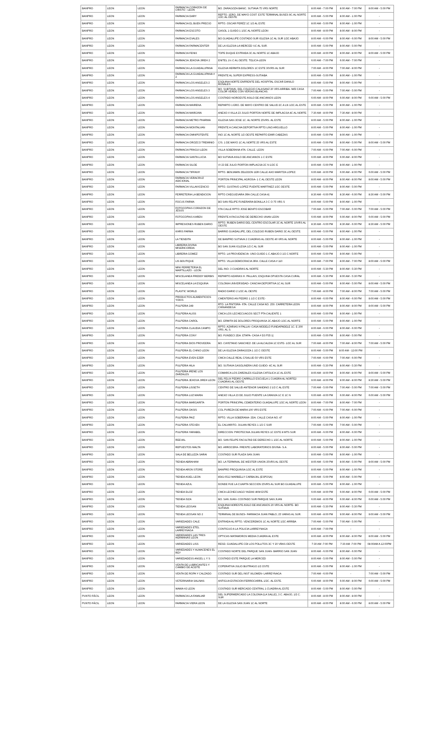| BANPRO | LEON | LEON | FARMACIA CORAZON DE CRISTO - LEON | BO. ZARAGOZA BANIC. SUTIAVA 75 VRS NORTE | 8:00 AM - 7:00 PM | 8:00 AM - 7:00 PM | 8:00 AM - 5:00 PM |
| BANPRO | LEON | LEON | FARMACIA DARY | REPTO. 1ERO. DE MAYO COST. ESTE TERMINAL BUSES 9C.AL NORTE 1/2C.AL OESTE | 8:00 AM - 5:00 PM | 8:00 AM - 1:00 PM | - |
| BANPRO | LEON | LEON | FARMACIA EL BUEN PRECIO | RPTO. OSCAR PERÉZ 1C 1/2 AL ESTE | 8:00 AM - 5:00 PM | 8:00 AM - 1:00 PM | - |
| BANPRO | LEON | LEON | FARMACIA ESCOTO | GASOL 1 GUIDO 1 1/2C AL NORTE LEON | 8:00 AM - 8:00 PM | 8:00 AM - 8:00 PM | - |
| BANPRO | LEON | LEON | FARMACIA EVALES | BO GUADALUPE COSTADO SUR IGLESIA 1C AL SUR 1/2C ABAJO | 8:00 AM - 6:00 PM | 8:00 AM - 6:00 PM | 8:00 AM - 5:00 PM |
| BANPRO | LEON | LEON | FARMACIA FARMACENTER | DE LA IGLESIA LA MERCED ½C AL SUR. | 8:00 AM - 5:00 PM | 8:00 AM - 5:00 PM | - |
| BANPRO | LEON | LEON | FARMACIA FENIX | TOPE DUQUE ESTRADA 3C AL NORTE 1C ABAJO | 8:00 AM - 8:00 PM | 8:00 AM - 8:00 PM | 8:00 AM - 5:00 PM |
| BANPRO | LEON | LEON | FARMACIA JEHOVA JIREH 2 | ENITEL 1½ C AL OESTE. TELICA-LEON | 6:00 AM - 7:00 PM | 6:00 AM - 7:00 PM | - |
| BANPRO | LEON | LEON | FARMACIA LA GUADALUPANA | IGLESIA HERMITA DOLORES 1C ESTE 30VRS AL SUR | 7:00 AM - 8:00 PM | 7:00 AM - 8:00 PM | - |
| BANPRO | LEON | LEON | FARMACIA LA GUADALUPANA # 2 | FRENTE AL SUPER EXPRESS-SUTIABA | 8:00 AM - 5:00 PM | 8:00 AM - 1:00 PM | - |
| BANPRO | LEON | LEON | FARMACIA LOS ANGELES 2 | ESQUINA NORTE ENFRENTE DEL HOSPITAL OSCAR DANILO ROSALES | 8:00 AM - 5:00 PM | 8:00 AM - 5:00 PM | - |
| BANPRO | LEON | LEON | FARMACIA LOS ANGELES 3 | BO. SUBTIAVA- DEL COLEGIO CALASANZ 20 VRS ARRIBA- M/D CASA COLOR VERDE CON VERJAS BLANCAS. | 7:00 AM - 5:00 PM | 7:00 AM - 5:00 PM | - |
| BANPRO | LEON | LEON | FARMACIA LOS ANGELES 4 | COSTADO NOROESTE ASILO DE ANCIANOS LEON | 6:00 AM - 8:00 PM | 6:00 AM - 8:00 PM | 6:00 AM - 5:00 PM |
| BANPRO | LEON | LEON | FARMACIA MAIRENA | REPARTO 1 ERO. DE MAYO CENTRO DE SALUD 2C.A LN 1/2C.AL ESTE | 8:00 AM - 5:00 PM | 8:00 AM - 1:00 PM | - |
| BANPRO | LEON | LEON | FARMACIA MARGINN | ANEXO II VILLA 23 JULIO PORTON NORTE DE IMPLAGSA 4C AL NORTE | 7:30 AM - 8:00 PM | 7:30 AM - 8:00 PM | - |
| BANPRO | LEON | LEON | FARMACIA METRO PHARMA | IGLESIA SAN JOSE 1C. AL NORTE 25VRS. AL ESTE | 8:00 AM - 5:00 PM | 8:00 AM - 1:00 PM | - |
| BANPRO | LEON | LEON | FARMACIA MONTALVAN | FRENTE A CANCHA DEPORTIVA RPTO LINO ARGUELLO | 8:00 AM - 5:00 PM | 8:00 AM - 1:00 PM | - |
| BANPRO | LEON | LEON | FARMACIA OMNIPOTENTE | INO 1C AL NORTE 1/2 OESTE REPARTO EMIR CABEZAS | 8:00 AM - 5:00 PM | 8:00 AM - 1:00 PM | - |
| BANPRO | LEON | LEON | FARMACIA OROZCO TREMINIO | C/S. 1 DE MAYO 1C AL NORTE 25 VRS AL ESTE | 8:00 AM - 5:00 PM | 8:00 AM - 5:00 PM | 8:00 AM - 5:00 PM |
| BANPRO | LEON | LEON | FARMACIA PRAGUI LEON | VILLA SOBERANA 4TA. CALLE. LEON | 7:00 AM - 6:00 PM | 7:00 AM - 6:00 PM | - |
| BANPRO | LEON | LEON | FARMACIA SANTA LUCIA | BO SUTIAVA ASILO DE ANCIANOS 1 C ESTE | 6:00 AM - 8:00 PM | 6:00 AM - 8:00 PM | - |
| BANPRO | LEON | LEON | FARMACIA SILOE | VI 23 DE JULIO PORTON IMPLAGSA 2C N 1/2C E | 8:00 AM - 5:00 PM | 8:00 AM - 1:00 PM | - |
| BANPRO | LEON | LEON | FARMACIA TIFFANY | RPTO. BENJAMIN ZELEDON 1ER CALLE AXO MARITZA LOPEZ. | 6:00 AM - 8:00 PM | 6:00 AM - 8:00 PM | 6:00 AM - 5:00 PM |
| BANPRO | LEON | LEON | FARMACIA VERACRUZ ADICIONAL | PORTON PRINCIPAL AGROSA- 1 C AL OESTE LEON | 8:00 AM - 8:00 PM | 8:00 AM - 8:00 PM | 8:00 AM - 5:00 PM |
| BANPRO | LEON | LEON | FARMACIA VILLAVICENCIO | RPTO. GUSTAVO LOPEZ PUENTE MARTINEZ 1/2C OESTE | 8:00 AM - 5:00 PM | 8:00 AM - 5:00 PM | - |
| BANPRO | LEON | LEON | FERRETERIA LA BENDICION | RPTO CHEGUEVARA 3RA CALLE CASA 4/ | 8:30 AM - 6:00 PM | 8:30 AM - 6:00 PM | 8:30 AM - 5:00 PM |
| BANPRO | LEON | LEON | FOCUS FARMA | BO SAN FELIPE FUNERARIA BONILLA 3 C O 75 VRS S | 8:00 AM - 5:00 PM | 8:00 AM - 1:00 PM | - |
| BANPRO | LEON | LEON | FOTOCOPIAS CORAZON DE JESUS | 5TA CALLE RPTO JOSE BENITO ESCOBAR | 7:00 AM - 5:00 PM | 7:00 AM - 5:00 PM | 7:00 AM - 5:00 PM |
| BANPRO | LEON | LEON | FOTOCOPIAS KAREN | FRENTE A FACULTAD DE DERECHO UNAN LEON | 6:00 AM - 8:00 PM | 6:00 AM - 8:00 PM | 6:00 AM - 5:00 PM |
| BANPRO | LEON | LEON | IMPRESIONES RUBEN DARIO | RPTO. RUBEN DARIO DEL CENTRO ESCOLAR 2C AL NORTE 10VRS AL OESTE | 8:30 AM - 6:00 PM | 8:30 AM - 6:00 PM | 8:30 AM - 5:00 PM |
| BANPRO | LEON | LEON | KHRIS FARMA | BARRIO GUADALUPE, DEL COLEGIO RUBEN DARIO 3C AL OESTE. | 8:00 AM - 5:00 PM | 8:00 AM - 1:00 PM | - |
| BANPRO | LEON | LEON | LA TIENDITA | DE BANPRO SUTIAVA 2 CUADRAS AL OESTE 40 VRS AL NORTE | 8:00 AM - 5:00 PM | 8:00 AM - 1:00 PM | - |
| BANPRO | LEON | LEON | LIBRERIA DIVINA MISERICORDIA | BO SAN JUAN IGLESIA 1/2 C AL SUR | 8:00 AM - 5:00 PM | 8:00 AM - 1:00 PM | - |
| BANPRO | LEON | LEON | LIBRERIA GOMEZ | RPTO. LA PROVIDENCIA- UNO GUIDO 1 C.ABAJO 3 1/2 C.NORTE | 8:00 AM - 5:00 PM | 8:00 AM - 5:00 PM | - |
| BANPRO | LEON | LEON | LIS BOUTIQUE | RPTO. VILLA DEMOCRACIA 3RA. CALLE CASA # 110 | 8:00 AM - 7:00 PM | 8:00 AM - 7:00 PM | 8:00 AM - 5:00 PM |
| BANPRO | LEON | LEON | MINI FERRETERIA EL MARTILLAZO - LEON | DEL INO- 3 CUADRAS AL NORTE | 8:00 AM - 5:30 PM | 8:00 AM - 5:30 PM | - |
| BANPRO | LEON | LEON | MISCELANEA FREDDY BERBIS | REPARTO AZARIAS H. PALLAIS; ESQUINA OPUESTA CASA CURAL | 8:00 AM - 5:30 PM | 8:00 AM - 5:30 PM | - |
| BANPRO | LEON | LEON | MISCELANEA LA ESQUINA | COLONIA UNIVERSIDAD- CANCHA DEPORTIVA 1C AL SUR | 8:00 AM - 5:00 PM | 8:00 AM - 5:00 PM | 8:00 AM - 5:00 PM |
| BANPRO | LEON | LEON | PLASTIC WORLD | RADIO DARIO 2 1/2C AL OESTE | 7:00 AM - 8:00 PM | 7:00 AM - 8:00 PM | 7:00 AM - 5:00 PM |
| BANPRO | LEON | LEON | PRODUCTOS ALIMENTICIOS YOKIS | CMENTERIO AN PEDRO 1 1/2 C ESTE- | 8:00 AM - 6:00 PM | 8:00 AM - 6:00 PM | 8:00 AM - 5:00 PM |
| BANPRO | LEON | LEON | PULPERIA 249 | RTO. LA PINTORA- 6TA. CALLE CASA NO. 250. CARRETERA LEON CHINANDEGA | 8:00 AM - 8:00 PM | 8:00 AM - 8:00 PM | 8:00 AM - 5:00 PM |
| BANPRO | LEON | LEON | PULPERIA ALISS | CMCA LOS LECHECUAGOS SECT PTA CALIENTE 1 | 8:00 AM - 5:00 PM | 8:00 AM - 1:00 PM | - |
| BANPRO | LEON | LEON | PULPERIA CAROL | BO. ERMITA DE DOLORES PROQUINSA 2C.ABAJO 1/2C.AL NORTE | 8:00 AM - 5:00 PM | 8:00 AM - 1:00 PM | - |
| BANPRO | LEON | LEON | PULPERIA CLAUDIA CAMPO | RPTO. AZARIAS H PALLAI- CASA MODELO FUNDAPADELE 1C. E 200 VRS. AL S. | 8:00 AM - 6:00 PM | 8:00 AM - 6:00 PM | - |
| BANPRO | LEON | LEON | PULPERIA CONY | BO. FUNDECI 2DA. ETAPA- CASA # D3 P35 1/ | 8:00 AM - 5:00 PM | 8:00 AM - 5:00 PM | - |
| BANPRO | LEON | LEON | PULPERIA DIOS PROVEERA | BO. CAYETANO SANCHEZ- DE LA ALCALDIA 1C ESTE- 1/2C AL SUR | 7:00 AM - 8:00 PM | 7:00 AM - 8:00 PM | 7:00 AM - 5:00 PM |
| BANPRO | LEON | LEON | PULPERIA EL CHINO LEON | DE LA IGLESIA ZARAGOZA 1 1/2 C OESTE | 8:00 AM - 5:00 PM | 8:00 AM - 12:00 PM | - |
| BANPRO | LEON | LEON | PULPERIA EVEN EZER | CMCA CALLE REAL C/SALUD 50 VRS ESTE | 7:00 AM - 6:00 PM | 7:00 AM - 6:00 PM | - |
| BANPRO | LEON | LEON | PULPERIA HILA | BO. SUTIAVA GASOLINERA UNO GUIDO- 4C AL SUR | 8:00 AM - 5:30 PM | 8:00 AM - 5:30 PM | - |
| BANPRO | LEON | LEON | PULPERIA IRENE LOS ZARZALES | COMARCA LOS ZARZALES IGLESIA CATOLICA 1C AL ESTE | 8:00 AM - 8:00 PM | 8:00 AM - 8:00 PM | 8:00 AM - 5:00 PM |
| BANPRO | LEON | LEON | PULPERIA JEHOVA JIREH LEON | DEL FELIX PEDRO CARRILLO ESCUELA 1 CUADRA AL NORTE2 CUADRAS AL OESTE | 9:00 AM - 8:00 PM | 9:00 AM - 8:00 PM | 8:30 AM - 5:00 PM |
| BANPRO | LEON | LEON | PULPERIA LISSETH | CENTRO DE SALUD ANTENOR SANDINO 2 1/2 C AL ESTE | 7:00 AM - 5:00 PM | 7:00 AM - 5:00 PM | 7:00 AM - 5:00 PM |
| BANPRO | LEON | LEON | PULPERIA LUZ MARIA | ANEXO VILLA 23 DE JULIO PUENTE LA GRANJA 1C E 1C N | 6:00 AM - 8:00 PM | 6:00 AM - 8:00 PM | 6:00 AM - 5:00 PM |
| BANPRO | LEON | LEON | PULPERIA MARGARITA | PORTON PRINCIPAL CEMENTERIO GUADALUPE 1/2C AL NORTE LEON | 8:00 AM - 7:00 PM | 8:00 AM - 7:00 PM | - |
| BANPRO | LEON | LEON | PULPERIA OASIS | COL PUREZA DE MARIA 100 VRS ESTE | 7:00 AM - 6:00 PM | 7:00 AM - 6:00 PM | - |
| BANPRO | LEON | LEON | PULPERIA PAIZ | RPTO. VILLA SOBERANA- 2DA. CALLE CASA NO. 47 | 8:00 AM - 5:00 PM | 8:00 AM - 1:00 PM | - |
| BANPRO | LEON | LEON | PULPERIA STEVEN | EL CALVARITO. JULIAN REYES 1 1/2 C SUR | 7:00 AM - 5:00 PM | 7:00 AM - 5:00 PM | - |
| BANPRO | LEON | LEON | PULPERIA YARABEL | DIRECCION: PIROTECNIA JULIAN REYES 1C ESTE 8 MTS SUR | 8:00 AM - 6:00 PM | 8:00 AM - 6:00 PM | - |
| BANPRO | LEON | LEON | REEVAL | BO. SAN FELIPE FACULTAD DE DERECHO 1 1/2C AL NORTE. | 8:00 AM - 5:00 PM | 8:00 AM - 1:00 PM | - |
| BANPRO | LEON | LEON | REPUESTOS MALTA | BO. ARROCERA- FRENTE LABORATORIOS DIVINA- S.A. | 8:00 AM - 5:00 PM | 8:00 AM - 5:00 PM | - |
| BANPRO | LEON | LEON | SALA DE BELLEZA SARAI | COSTADO SUR PLAZA SAN JUAN | 8:00 AM - 5:00 PM | 8:00 AM - 1:00 PM | - |
| BANPRO | LEON | LEON | TIENDA ABRAHAM | BO. LA TERMINAL DE WESTER UNION 25VRS AL OESTE | 8:00 AM - 5:00 PM | 8:00 AM - 5:00 PM | 8:00 AM - 5:00 PM |
| BANPRO | LEON | LEON | TIENDA ARON STORE | BANPRO PROQUINSA 1/2C AL ESTE | 8:00 AM - 5:00 PM | 8:00 AM - 1:00 PM | - |
| BANPRO | LEON | LEON | TIENDA ASIEL LEON | 8541-0512 MARBELLY CARBAJAL (ESPOSA) | 8:00 AM - 5:00 PM | 8:00 AM - 5:00 PM | - |
| BANPRO | LEON | LEON | TIENDA AZUL | DONDE FUE LA CUARTA SECCION 25VRS AL SUR BO GUADALUPE | 8:00 AM - 5:00 PM | 8:00 AM - 1:00 PM | - |
| BANPRO | LEON | LEON | TIENDA DLOZ | CMCA LECHECUAGO YAZAKI 4KM ESTE | 6:00 AM - 8:00 PM | 6:00 AM - 8:00 PM | 6:00 AM - 5:00 PM |
| BANPRO | LEON | LEON | TIENDA ISZA | BO. SAN JUAN- COSTADO SUR PARQUE SAN JUAN | 6:00 AM - 8:00 PM | 6:00 AM - 8:00 PM | 6:00 AM - 5:00 PM |
| BANPRO | LEON | LEON | TIENDA LEOSAN | ESQUINA NORESTE ASILO DE ANCIANOS 20 VRS AL NORTE- BO SUTIAVA | 8:00 AM - 5:30 PM | 8:00 AM - 5:30 PM | - |
| BANPRO | LEON | LEON | TIENDA LEOSAN NO 2 | TERMINAL DE BUSES- FARMACIA JUAN PABLO; 25 VARAS AL SUR. | 9:00 AM - 8:00 PM | 9:00 AM - 8:00 PM | 9:00 AM - 5:00 PM |
| BANPRO | LEON | LEON | VARIEDADES CALE | ENTRADA AL RPTO. VENCEREMOS 1C AL NORTE 1/2C ARRIBA | 7:00 AM - 5:00 PM | 7:00 AM - 5:00 PM | - |
| BANPRO | LEON | LEON | VARIEDADES ETEL LARREYNAGA | CONTIGUO A LA POLICIA LARREYNAGA | 8:00 AM - 7:00 PM | - | - |
| BANPRO | LEON | LEON | VARIEDADES LAS TRES HERMANAS LEON | OPTICAS MATAMOROS MEDIA CUADRA AL ESTE | 8:00 AM - 8:00 PM | 8:00 AM - 8:00 PM | 8:00 AM - 5:00 PM |
| BANPRO | LEON | LEON | VARIEDADES LISS | RESD. GUADALUPE CDI LOS POLLITOS 3C Y 20 VRAS OESTE | 7:30 AM -7:00 PM | 7:30 AM -7:00 PM | 08:00AM A 12:00PM |
| BANPRO | LEON | LEON | VARIEDADES Y ALMACENES EL REY | COSTADO NORTE DEL PARQUE SAN JUAN- BARRIO SAN JUAN | 8:00 AM - 6:00 PM | 8:00 AM - 6:00 PM | - |
| BANPRO | LEON | LEON | VARIEDADESS ANGEL L Y S | COSTADO ESTE PARQUE LA MERCED | 8:00 AM - 5:00 PM | 8:00 AM - 5:00 PM | - |
| BANPRO | LEON | LEON | VENTA DE LUBRICANTES Y CAMBIO DE ACEITE | COPERATIVA JULIO BUITRAGO 1/2 OSTE | 8:00 AM - 5:00 PM | 8:00 AM - 1:00 PM | - |
| BANPRO | LEON | LEON | VENTA DE ROPA Y CALZADO | COSTADO SUR DEL INST XILOMEN- LARREYNAGA | 7:00 AM - 6:00 PM | - | 7:00 AM - 5:00 PM |
| BANPRO | LEON | LEON | VETERINARIA SALINAS | ANTIGUA ESTACION FERROCARRIL 1/2C. AL ESTE. | 6:00 AM - 8:00 PM | 6:00 AM - 8:00 PM | 6:00 AM - 5:00 PM |
| BANPRO | LEON | LEON | WAWA #2 LEON | COSTADO SUR MERCADO CENTRAL 1 CUADRA AL ESTE | 8:00 AM - 5:00 PM | 8:00 AM - 5:00 PM | - |
| PUNTO FÁCIL | LEON | LEON | FARMACIA LA FAMILIAR | DEL SUPERMERCADO LA COLONIA (LA SALLE), 3 C. ABAJO, 1/2 C. SUR | 8:00 AM - 8:00 PM | 8:00 AM - 8:00 PM | - |
| PUNTO FÁCIL | LEON | LEON | FARMACIA VIERA LEON | DE LA IGLESIA SAN JUAN 1C AL NORTE | 8:00 AM - 8:00 PM | 8:00 AM - 6:00 PM | 8:00 AM - 5:00 PM |